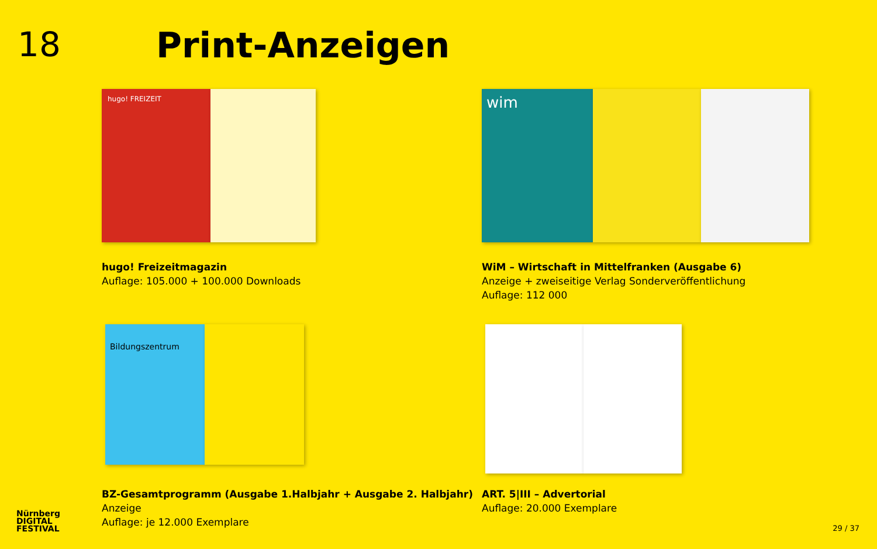18 Print-Anzeigen
hugo! FREIZEIT
hugo! Freizeitmagazin
Auflage: 105.000 + 100.000 Downloads
wim
WiM – Wirtschaft in Mittelfranken (Ausgabe 6)
Anzeige + zweiseitige Verlag Sonderveröffentlichung
Auflage: 112 000
Bildungszentrum
BZ-Gesamtprogramm (Ausgabe 1.Halbjahr + Ausgabe 2. Halbjahr)
Anzeige
Auflage: je 12.000 Exemplare
ART. 5|III – Advertorial
Auflage: 20.000 Exemplare
Nürnberg
DIGITAL
FESTIVAL
29 / 37